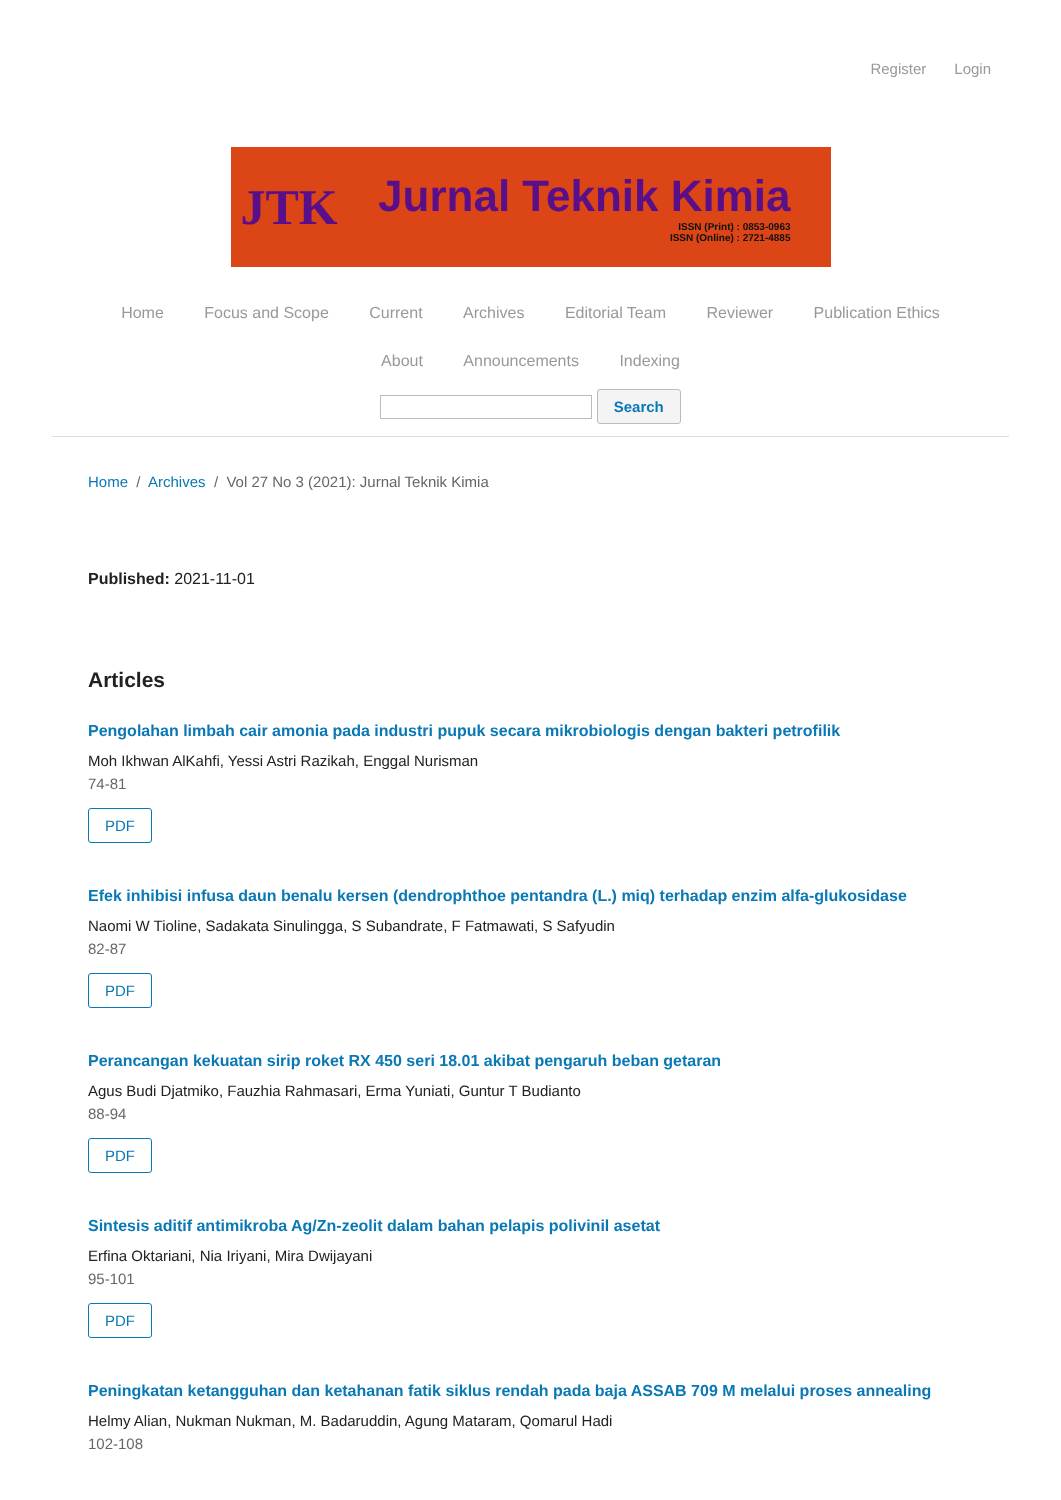Register Login
JTK
Jurnal Teknik Kimia
ISSN (Print) : 0853-0963
ISSN (Online) : 2721-4885
Home Focus and Scope Current Archives Editorial Team Reviewer Publication Ethics
About Announcements Indexing
Search
Home / Archives / Vol 27 No 3 (2021): Jurnal Teknik Kimia
Published: 2021-11-01
Articles
Pengolahan limbah cair amonia pada industri pupuk secara mikrobiologis dengan bakteri petrofilik
Moh Ikhwan AlKahfi, Yessi Astri Razikah, Enggal Nurisman
74-81
PDF
Efek inhibisi infusa daun benalu kersen (dendrophthoe pentandra (L.) miq) terhadap enzim alfa-glukosidase
Naomi W Tioline, Sadakata Sinulingga, S Subandrate, F Fatmawati, S Safyudin
82-87
PDF
Perancangan kekuatan sirip roket RX 450 seri 18.01 akibat pengaruh beban getaran
Agus Budi Djatmiko, Fauzhia Rahmasari, Erma Yuniati, Guntur T Budianto
88-94
PDF
Sintesis aditif antimikroba Ag/Zn-zeolit dalam bahan pelapis polivinil asetat
Erfina Oktariani, Nia Iriyani, Mira Dwijayani
95-101
PDF
Peningkatan ketangguhan dan ketahanan fatik siklus rendah pada baja ASSAB 709 M melalui proses annealing
Helmy Alian, Nukman Nukman, M. Badaruddin, Agung Mataram, Qomarul Hadi
102-108